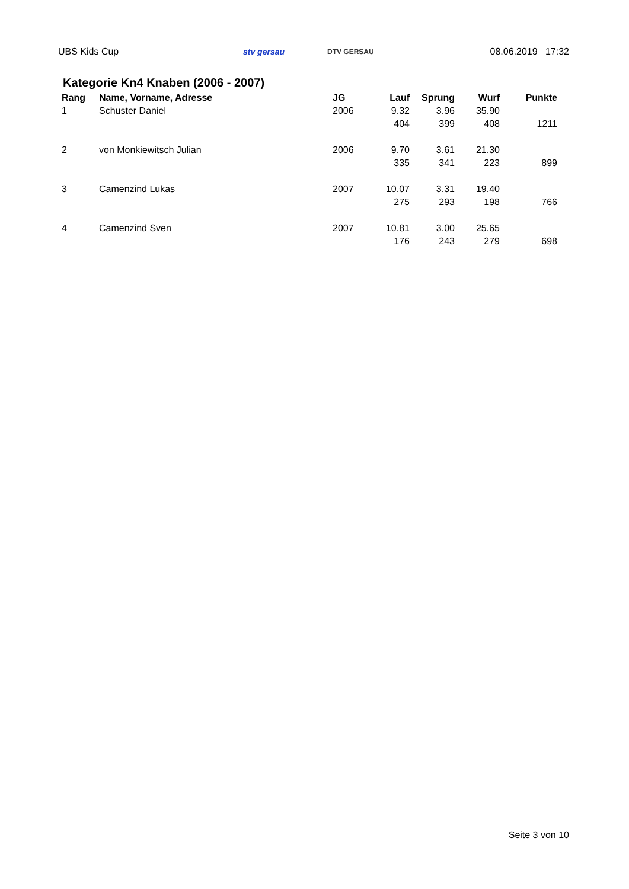UBS Kids Cup stv gersau DTV GERSAU 08.06.2019 17:32
Kategorie Kn4 Knaben (2006 - 2007)
| Rang | Name, Vorname, Adresse | JG | Lauf | Sprung | Wurf | Punkte |
| --- | --- | --- | --- | --- | --- | --- |
| 1 | Schuster Daniel | 2006 | 9.32 | 3.96 | 35.90 | |
| | | | 404 | 399 | 408 | 1211 |
| 2 | von Monkiewitsch Julian | 2006 | 9.70 | 3.61 | 21.30 | |
| | | | 335 | 341 | 223 | 899 |
| 3 | Camenzind Lukas | 2007 | 10.07 | 3.31 | 19.40 | |
| | | | 275 | 293 | 198 | 766 |
| 4 | Camenzind Sven | 2007 | 10.81 | 3.00 | 25.65 | |
| | | | 176 | 243 | 279 | 698 |
Seite 3 von 10